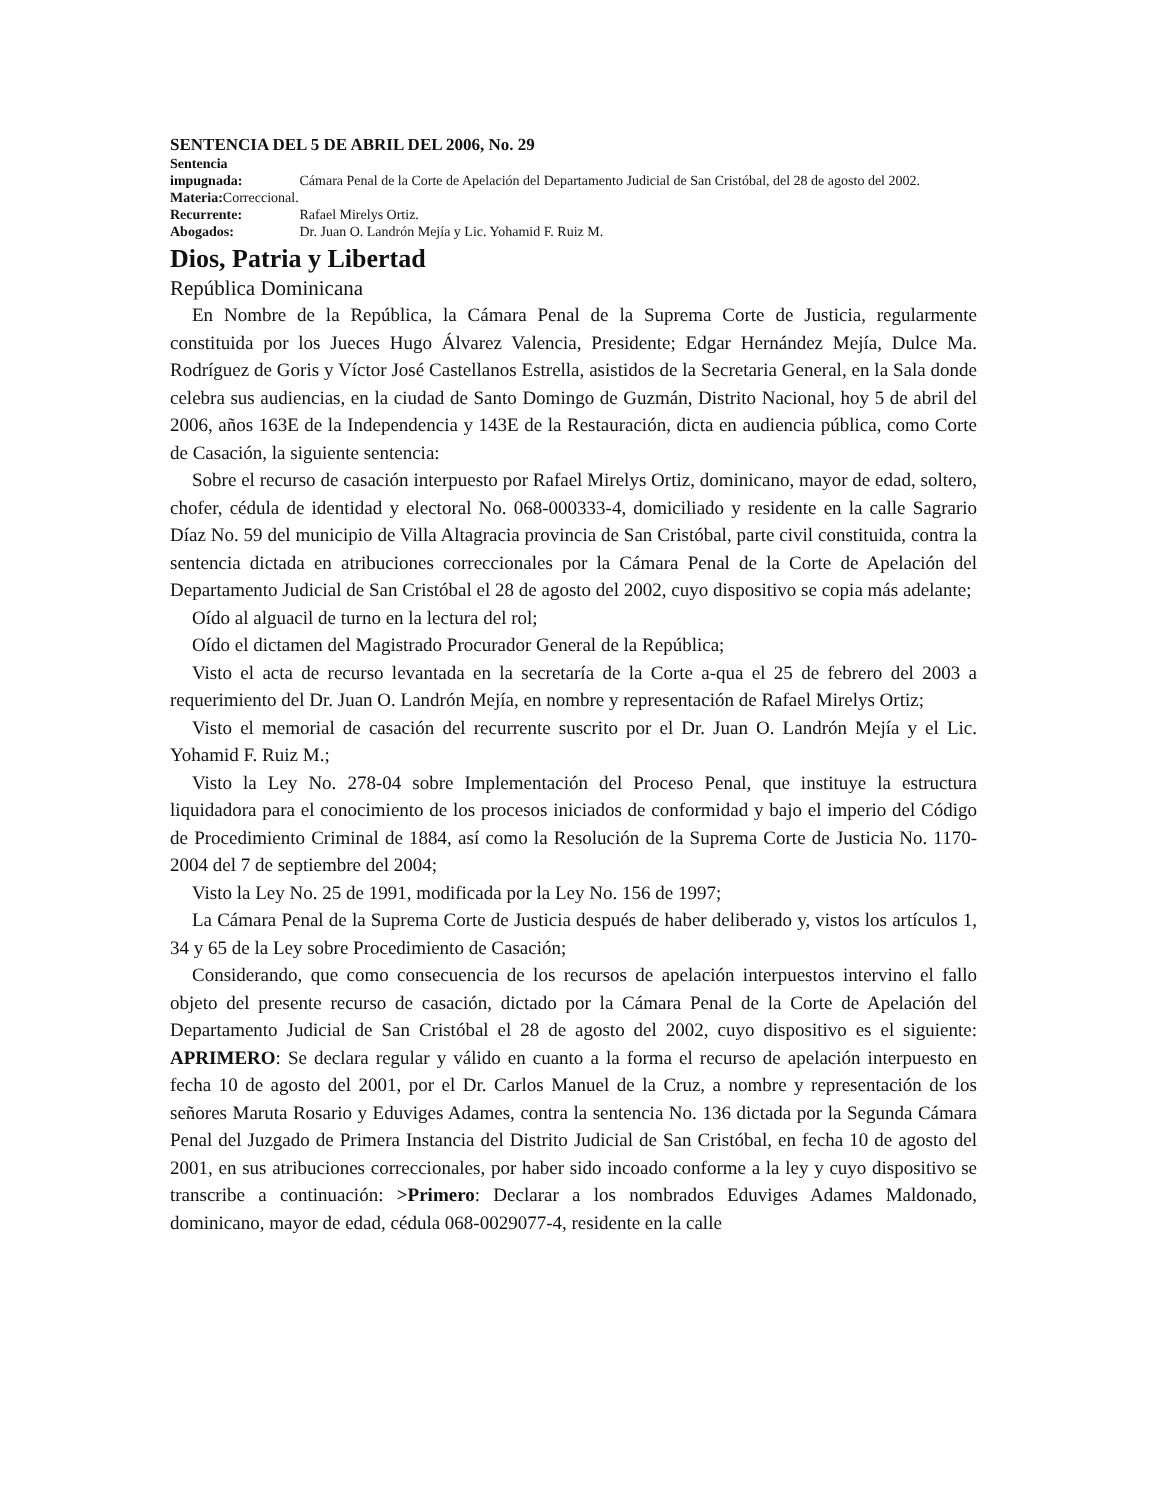SENTENCIA DEL 5 DE ABRIL DEL 2006, No. 29
Sentencia impugnada: Cámara Penal de la Corte de Apelación del Departamento Judicial de San Cristóbal, del 28 de agosto del 2002.
Materia: Correccional.
Recurrente: Rafael Mirelys Ortiz.
Abogados: Dr. Juan O. Landrón Mejía y Lic. Yohamid F. Ruiz M.
Dios, Patria y Libertad
República Dominicana
En Nombre de la República, la Cámara Penal de la Suprema Corte de Justicia, regularmente constituida por los Jueces Hugo Álvarez Valencia, Presidente; Edgar Hernández Mejía, Dulce Ma. Rodríguez de Goris y Víctor José Castellanos Estrella, asistidos de la Secretaria General, en la Sala donde celebra sus audiencias, en la ciudad de Santo Domingo de Guzmán, Distrito Nacional, hoy 5 de abril del 2006, años 163E de la Independencia y 143E de la Restauración, dicta en audiencia pública, como Corte de Casación, la siguiente sentencia:
Sobre el recurso de casación interpuesto por Rafael Mirelys Ortiz, dominicano, mayor de edad, soltero, chofer, cédula de identidad y electoral No. 068-000333-4, domiciliado y residente en la calle Sagrario Díaz No. 59 del municipio de Villa Altagracia provincia de San Cristóbal, parte civil constituida, contra la sentencia dictada en atribuciones correccionales por la Cámara Penal de la Corte de Apelación del Departamento Judicial de San Cristóbal el 28 de agosto del 2002, cuyo dispositivo se copia más adelante;
Oído al alguacil de turno en la lectura del rol;
Oído el dictamen del Magistrado Procurador General de la República;
Visto el acta de recurso levantada en la secretaría de la Corte a-qua el 25 de febrero del 2003 a requerimiento del Dr. Juan O. Landrón Mejía, en nombre y representación de Rafael Mirelys Ortiz;
Visto el memorial de casación del recurrente suscrito por el Dr. Juan O. Landrón Mejía y el Lic. Yohamid F. Ruiz M.;
Visto la Ley No. 278-04 sobre Implementación del Proceso Penal, que instituye la estructura liquidadora para el conocimiento de los procesos iniciados de conformidad y bajo el imperio del Código de Procedimiento Criminal de 1884, así como la Resolución de la Suprema Corte de Justicia No. 1170-2004 del 7 de septiembre del 2004;
Visto la Ley No. 25 de 1991, modificada por la Ley No. 156 de 1997;
La Cámara Penal de la Suprema Corte de Justicia después de haber deliberado y, vistos los artículos 1, 34 y 65 de la Ley sobre Procedimiento de Casación;
Considerando, que como consecuencia de los recursos de apelación interpuestos intervino el fallo objeto del presente recurso de casación, dictado por la Cámara Penal de la Corte de Apelación del Departamento Judicial de San Cristóbal el 28 de agosto del 2002, cuyo dispositivo es el siguiente: APRIMERO: Se declara regular y válido en cuanto a la forma el recurso de apelación interpuesto en fecha 10 de agosto del 2001, por el Dr. Carlos Manuel de la Cruz, a nombre y representación de los señores Maruta Rosario y Eduviges Adames, contra la sentencia No. 136 dictada por la Segunda Cámara Penal del Juzgado de Primera Instancia del Distrito Judicial de San Cristóbal, en fecha 10 de agosto del 2001, en sus atribuciones correccionales, por haber sido incoado conforme a la ley y cuyo dispositivo se transcribe a continuación: >Primero: Declarar a los nombrados Eduviges Adames Maldonado, dominicano, mayor de edad, cédula 068-0029077-4, residente en la calle